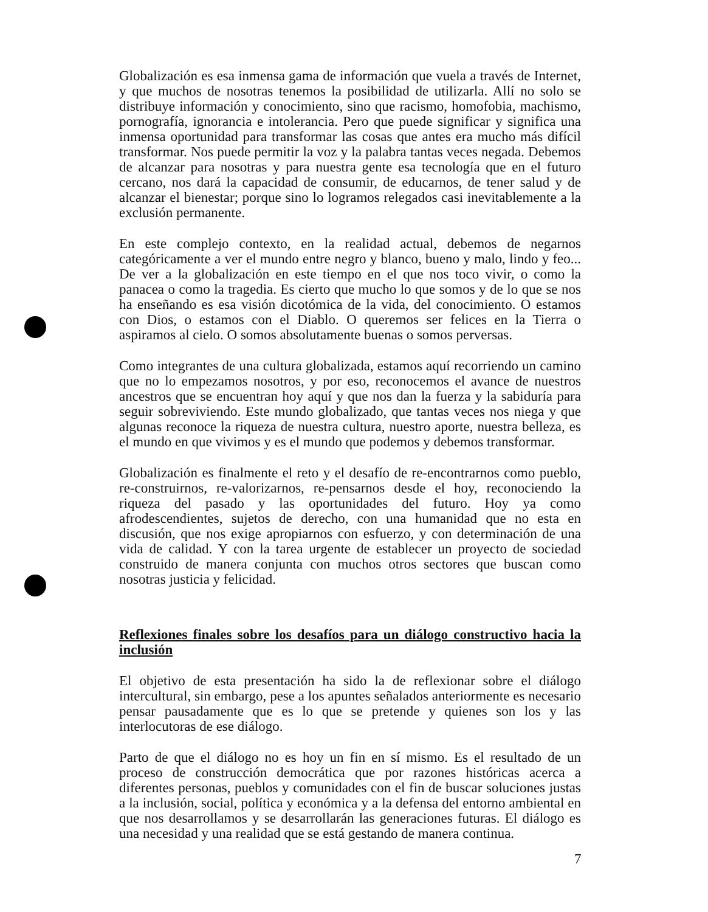Globalización es esa inmensa gama de información que vuela a través de Internet, y que muchos de nosotras tenemos la posibilidad de utilizarla. Allí no solo se distribuye información y conocimiento, sino que racismo, homofobia, machismo, pornografía, ignorancia e intolerancia. Pero que puede significar y significa una inmensa oportunidad para transformar las cosas que antes era mucho más difícil transformar. Nos puede permitir la voz y la palabra tantas veces negada. Debemos de alcanzar para nosotras y para nuestra gente esa tecnología que en el futuro cercano, nos dará la capacidad de consumir, de educarnos, de tener salud y de alcanzar el bienestar; porque sino lo logramos relegados casi inevitablemente a la exclusión permanente.
En este complejo contexto, en la realidad actual, debemos de negarnos categóricamente a ver el mundo entre negro y blanco, bueno y malo, lindo y feo... De ver a la globalización en este tiempo en el que nos toco vivir, o como la panacea o como la tragedia. Es cierto que mucho lo que somos y de lo que se nos ha enseñando es esa visión dicotómica de la vida, del conocimiento. O estamos con Dios, o estamos con el Diablo. O queremos ser felices en la Tierra o aspiramos al cielo. O somos absolutamente buenas o somos perversas.
Como integrantes de una cultura globalizada, estamos aquí recorriendo un camino que no lo empezamos nosotros, y por eso, reconocemos el avance de nuestros ancestros que se encuentran hoy aquí y que nos dan la fuerza y la sabiduría para seguir sobreviviendo. Este mundo globalizado, que tantas veces nos niega y que algunas reconoce la riqueza de nuestra cultura, nuestro aporte, nuestra belleza, es el mundo en que vivimos y es el mundo que podemos y debemos transformar.
Globalización es finalmente el reto y el desafío de re-encontrarnos como pueblo, re-construirnos, re-valorizarnos, re-pensarnos desde el hoy, reconociendo la riqueza del pasado y las oportunidades del futuro. Hoy ya como afrodescendientes, sujetos de derecho, con una humanidad que no esta en discusión, que nos exige apropiarnos con esfuerzo, y con determinación de una vida de calidad. Y con la tarea urgente de establecer un proyecto de sociedad construido de manera conjunta con muchos otros sectores que buscan como nosotras justicia y felicidad.
Reflexiones finales sobre los desafíos para un diálogo constructivo hacia la inclusión
El objetivo de esta presentación ha sido la de reflexionar sobre el diálogo intercultural, sin embargo, pese a los apuntes señalados anteriormente es necesario pensar pausadamente que es lo que se pretende y quienes son los y las interlocutoras de ese diálogo.
Parto de que el diálogo no es hoy un fin en sí mismo. Es el resultado de un proceso de construcción democrática que por razones históricas acerca a diferentes personas, pueblos y comunidades con el fin de buscar soluciones justas a la inclusión, social, política y económica y a la defensa del entorno ambiental en que nos desarrollamos y se desarrollarán las generaciones futuras. El diálogo es una necesidad y una realidad que se está gestando de manera continua.
7